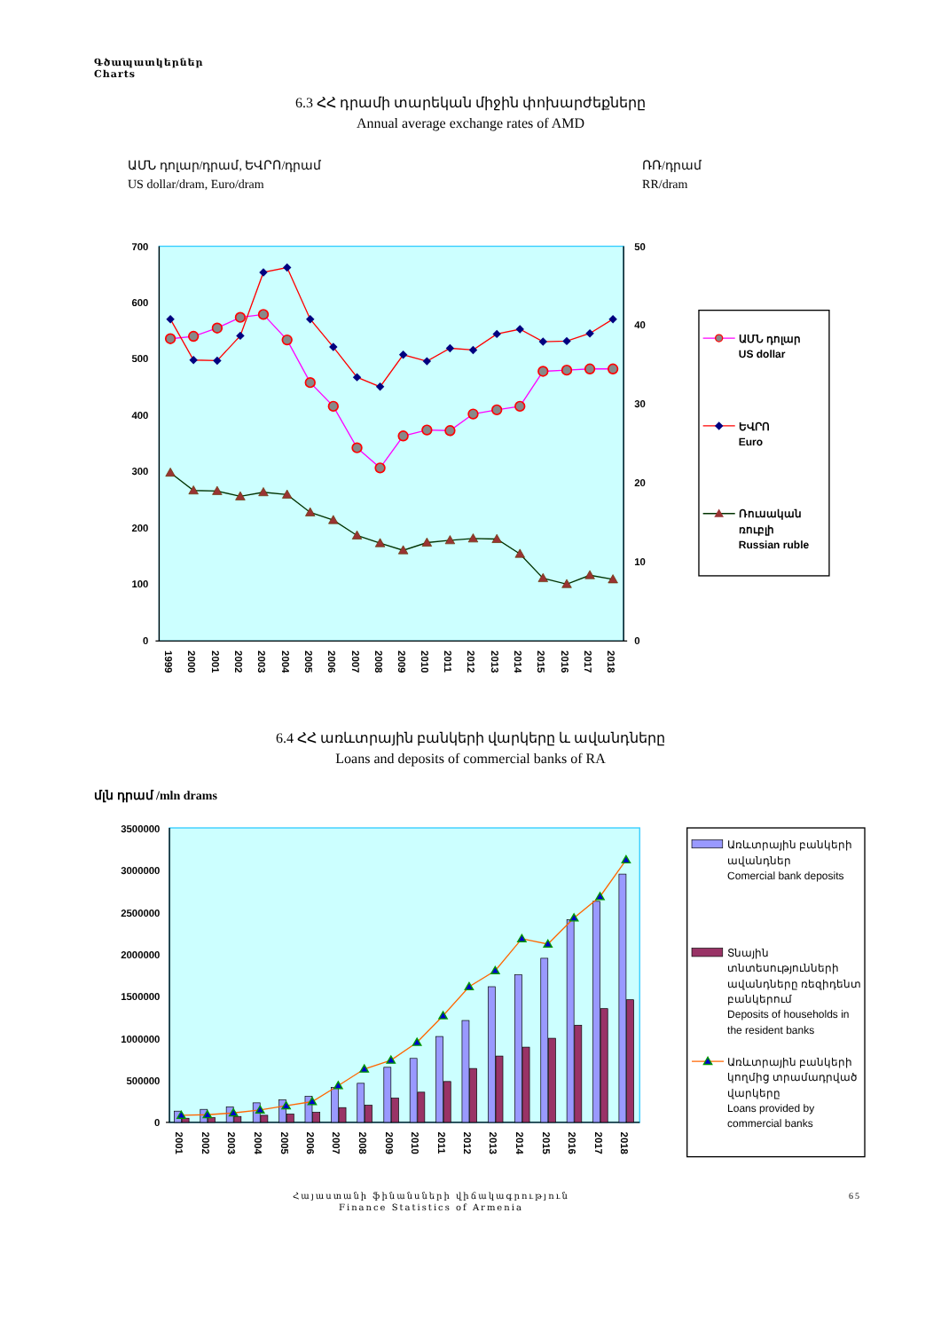Գծապատկերներ
Charts
6.3 ՀՀ դրամի տարեկան միջին փոխարժեքները
Annual average exchange rates of AMD
ԱՄՆ դոլար/դրամ, ԵՎՐՈ/դրամ
US dollar/dram, Euro/dram
ՌՌ/դրամ
RR/dram
700
600
500
400
300
200
100
0
50
40
30
20
10
0
1999
2000
2001
2002
2003
2004
2005
2006
2007
2008
2009
2010
2011
2012
2013
2014
2015
2016
2017
2018
ԱՄՆ դոլար
US dollar
ԵՎՐՈ
Euro
Ռուսական
ռուբլի
Russian ruble
6.4 ՀՀ առևտրային բանկերի վարկերը և ավանդները
Loans and deposits of commercial banks of RA
մլն դրամ /mln drams
3500000
3000000
2500000
2000000
1500000
1000000
500000
0
2001
2002
2003
2004
2005
2006
2007
2008
2009
2010
2011
2012
2013
2014
2015
2016
2017
2018
Առևտրային բանկերի
ավանդներ
Comercial bank deposits
Տնային
տնտեսությունների
ավանդները ռեզիդենտ
բանկերում
Deposits of households in
the resident banks
Առևտրային բանկերի
կողմից տրամադրված
վարկերը
Loans provided by
commercial banks
Հայաստանի ֆինանսների վիճակագրություն
Finance Statistics of Armenia
65